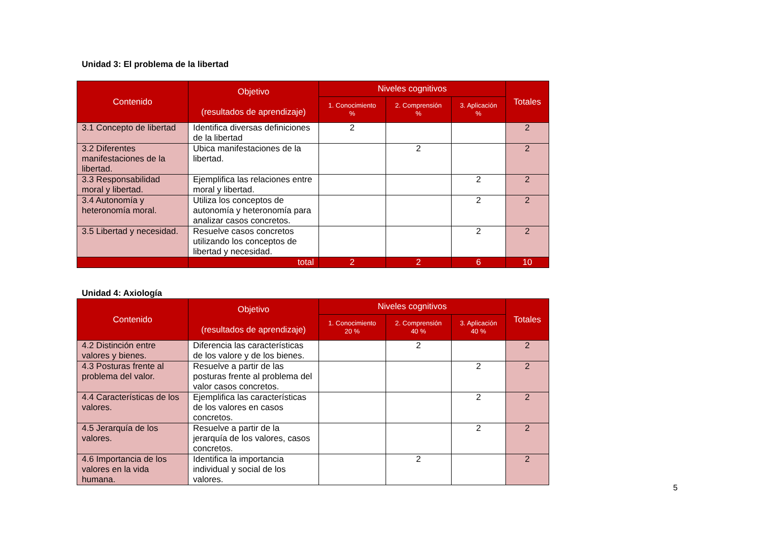Unidad 3: El problema de la libertad
| Contenido | Objetivo (resultados de aprendizaje) | Niveles cognitivos | | | Totales |
| --- | --- | --- | --- | --- | --- |
| | | 1. Conocimiento % | 2. Comprensión % | 3. Aplicación % | |
| 3.1 Concepto de libertad | Identifica diversas definiciones de la libertad | 2 | | | 2 |
| 3.2 Diferentes manifestaciones de la libertad. | Ubica manifestaciones de la libertad. | | 2 | | 2 |
| 3.3 Responsabilidad moral y libertad. | Ejemplifica las relaciones entre moral y libertad. | | | 2 | 2 |
| 3.4 Autonomía y heteronomía moral. | Utiliza los conceptos de autonomía y heteronomía para analizar casos concretos. | | | 2 | 2 |
| 3.5 Libertad y necesidad. | Resuelve casos concretos utilizando los conceptos de libertad y necesidad. | | | 2 | 2 |
| | total | 2 | 2 | 6 | 10 |
Unidad 4: Axiología
| Contenido | Objetivo (resultados de aprendizaje) | Niveles cognitivos | | | Totales |
| --- | --- | --- | --- | --- | --- |
| | | 1. Conocimiento 20 % | 2. Comprensión 40 % | 3. Aplicación 40 % | |
| 4.2 Distinción entre valores y bienes. | Diferencia las características de los valore y de los bienes. | | 2 | | 2 |
| 4.3 Posturas frente al problema del valor. | Resuelve a partir de las posturas frente al problema del valor casos concretos. | | | 2 | 2 |
| 4.4 Características de los valores. | Ejemplifica las características de los valores en casos concretos. | | | 2 | 2 |
| 4.5 Jerarquía de los valores. | Resuelve a partir de la jerarquía de los valores, casos concretos. | | | 2 | 2 |
| 4.6 Importancia de los valores en la vida humana. | Identifica la importancia individual y social de los valores. | | 2 | | 2 |
5